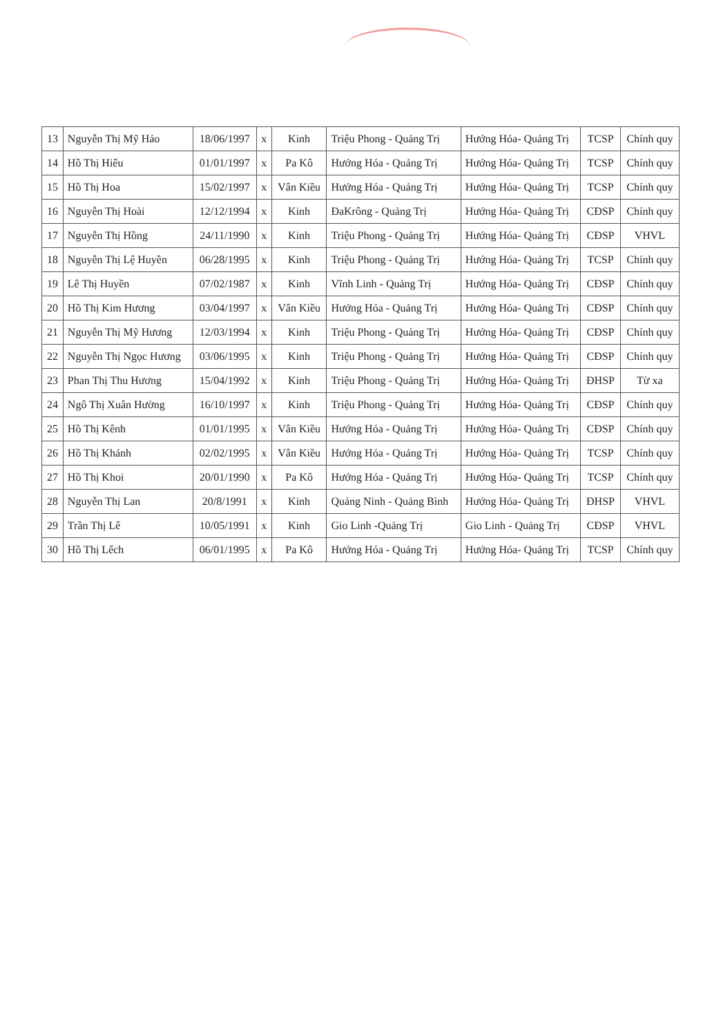| 13 | Nguyễn Thị Mỹ Hảo | 18/06/1997 | x | Kinh | Triệu Phong - Quảng Trị | Hướng Hóa- Quảng Trị | TCSP | Chính quy |
| 14 | Hồ Thị Hiếu | 01/01/1997 | x | Pa Kô | Hướng Hóa - Quảng Trị | Hướng Hóa- Quảng Trị | TCSP | Chính quy |
| 15 | Hồ Thị Hoa | 15/02/1997 | x | Vân Kiều | Hướng Hóa - Quảng Trị | Hướng Hóa- Quảng Trị | TCSP | Chính quy |
| 16 | Nguyễn Thị Hoài | 12/12/1994 | x | Kinh | ĐaKrông - Quảng Trị | Hướng Hóa- Quảng Trị | CĐSP | Chính quy |
| 17 | Nguyễn Thị Hồng | 24/11/1990 | x | Kinh | Triệu Phong - Quảng Trị | Hướng Hóa- Quảng Trị | CĐSP | VHVL |
| 18 | Nguyễn Thị Lệ Huyền | 06/28/1995 | x | Kinh | Triệu Phong - Quảng Trị | Hướng Hóa- Quảng Trị | TCSP | Chính quy |
| 19 | Lê Thị Huyền | 07/02/1987 | x | Kinh | Vĩnh Linh - Quảng Trị | Hướng Hóa- Quảng Trị | CĐSP | Chính quy |
| 20 | Hồ Thị Kim Hương | 03/04/1997 | x | Vân Kiều | Hướng Hóa - Quảng Trị | Hướng Hóa- Quảng Trị | CĐSP | Chính quy |
| 21 | Nguyễn Thị Mỹ Hương | 12/03/1994 | x | Kinh | Triệu Phong - Quảng Trị | Hướng Hóa- Quảng Trị | CĐSP | Chính quy |
| 22 | Nguyễn Thị Ngọc Hương | 03/06/1995 | x | Kinh | Triệu Phong - Quảng Trị | Hướng Hóa- Quảng Trị | CĐSP | Chính quy |
| 23 | Phan Thị Thu Hương | 15/04/1992 | x | Kinh | Triệu Phong - Quảng Trị | Hướng Hóa- Quảng Trị | ĐHSP | Từ xa |
| 24 | Ngô Thị Xuân Hường | 16/10/1997 | x | Kinh | Triệu Phong - Quảng Trị | Hướng Hóa- Quảng Trị | CĐSP | Chính quy |
| 25 | Hồ Thị Kênh | 01/01/1995 | x | Vân Kiều | Hướng Hóa - Quảng Trị | Hướng Hóa- Quảng Trị | CĐSP | Chính quy |
| 26 | Hồ Thị Khánh | 02/02/1995 | x | Vân Kiều | Hướng Hóa - Quảng Trị | Hướng Hóa- Quảng Trị | TCSP | Chính quy |
| 27 | Hồ Thị Khoi | 20/01/1990 | x | Pa Kô | Hướng Hóa - Quảng Trị | Hướng Hóa- Quảng Trị | TCSP | Chính quy |
| 28 | Nguyễn Thị Lan | 20/8/1991 | x | Kinh | Quảng Ninh - Quảng Bình | Hướng Hóa- Quảng Trị | ĐHSP | VHVL |
| 29 | Trần Thị Lê | 10/05/1991 | x | Kinh | Gio Linh -Quảng Trị | Gio Linh - Quảng Trị | CĐSP | VHVL |
| 30 | Hồ Thị Lếch | 06/01/1995 | x | Pa Kô | Hướng Hóa - Quảng Trị | Hướng Hóa- Quảng Trị | TCSP | Chính quy |